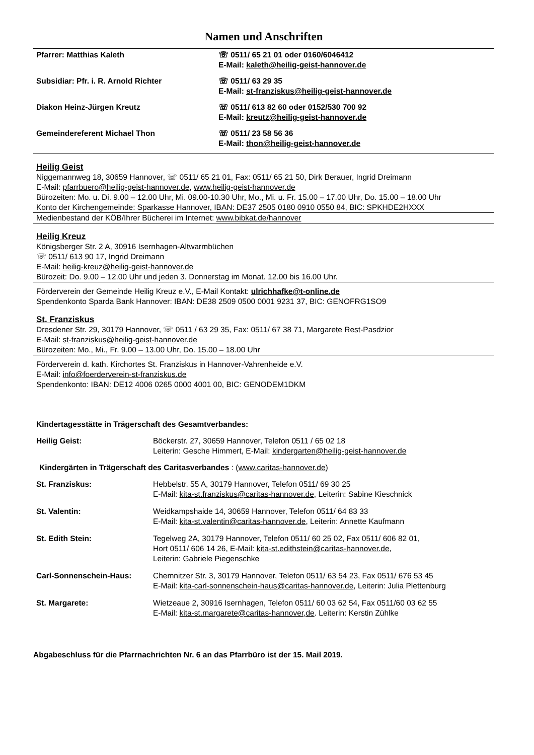Namen und Anschriften
| Pfarrer: Matthias Kaleth | ☏ 0511/ 65 21 01 oder 0160/6046412 E-Mail: kaleth@heilig-geist-hannover.de |
| Subsidiar: Pfr. i. R. Arnold Richter | ☏ 0511/ 63 29 35 E-Mail: st-franziskus@heilig-geist-hannover.de |
| Diakon Heinz-Jürgen Kreutz | ☏ 0511/ 613 82 60 oder 0152/530 700 92 E-Mail: kreutz@heilig-geist-hannover.de |
| Gemeindereferent Michael Thon | ☏ 0511/ 23 58 56 36 E-Mail: thon@heilig-geist-hannover.de |
Heilig Geist
Niggemannweg 18, 30659 Hannover, ☏ 0511/ 65 21 01, Fax: 0511/ 65 21 50, Dirk Berauer, Ingrid Dreimann
E-Mail: pfarrbuero@heilig-geist-hannover.de, www.heilig-geist-hannover.de
Bürozeiten: Mo. u. Di. 9.00 – 12.00 Uhr, Mi. 09.00-10.30 Uhr, Mo., Mi. u. Fr. 15.00 – 17.00 Uhr, Do. 15.00 – 18.00 Uhr
Konto der Kirchengemeinde: Sparkasse Hannover, IBAN: DE37 2505 0180 0910 0550 84, BIC: SPKHDE2HXXX
Medienbestand der KÖB/Ihrer Bücherei im Internet: www.bibkat.de/hannover
Heilig Kreuz
Königsberger Str. 2 A, 30916 Isernhagen-Altwarmbüchen
☏ 0511/ 613 90 17, Ingrid Dreimann
E-Mail: heilig-kreuz@heilig-geist-hannover.de
Bürozeit: Do. 9.00 – 12.00 Uhr und jeden 3. Donnerstag im Monat. 12.00 bis 16.00 Uhr.
Förderverein der Gemeinde Heilig Kreuz e.V., E-Mail Kontakt: ulrichhafke@t-online.de
Spendenkonto Sparda Bank Hannover: IBAN: DE38 2509 0500 0001 9231 37, BIC: GENOFRG1SO9
St. Franziskus
Dresdener Str. 29, 30179 Hannover, ☏ 0511 / 63 29 35, Fax: 0511/ 67 38 71, Margarete Rest-Pasdzior
E-Mail: st-franziskus@heilig-geist-hannover.de
Bürozeiten: Mo., Mi., Fr. 9.00 – 13.00 Uhr, Do. 15.00 – 18.00 Uhr
Förderverein d. kath. Kirchortes St. Franziskus in Hannover-Vahrenheide e.V.
E-Mail: info@foerderverein-st-franziskus.de
Spendenkonto: IBAN: DE12 4006 0265 0000 4001 00, BIC: GENODEM1DKM
Kindertagesstätte in Trägerschaft des Gesamtverbandes:
| Heilig Geist: | Böckerstr. 27, 30659 Hannover, Telefon 0511 / 65 02 18 Leiterin: Gesche Himmert, E-Mail: kindergarten@heilig-geist-hannover.de |
Kindergärten in Trägerschaft des Caritasverbandes : (www.caritas-hannover.de)
| St. Franziskus: | Hebbelstr. 55 A, 30179 Hannover, Telefon 0511/ 69 30 25 E-Mail: kita-st.franziskus@caritas-hannover.de , Leiterin: Sabine Kieschnick |
| St. Valentin: | Weidkampshaide 14, 30659 Hannover, Telefon 0511/ 64 83 33 E-Mail: kita-st.valentin@caritas-hannover.de , Leiterin: Annette Kaufmann |
| St. Edith Stein: | Tegelweg 2A, 30179 Hannover, Telefon 0511/ 60 25 02, Fax 0511/ 606 82 01, Hort 0511/ 606 14 26, E-Mail: kita-st.edithstein@caritas-hannover.de , Leiterin: Gabriele Piegenschke |
| Carl-Sonnenschein-Haus: | Chemnitzer Str. 3, 30179 Hannover, Telefon 0511/ 63 54 23, Fax 0511/ 676 53 45 E-Mail: kita-carl-sonnenschein-haus@caritas-hannover.de , Leiterin: Julia Plettenburg |
| St. Margarete: | Wietzeaue 2, 30916 Isernhagen, Telefon 0511/ 60 03 62 54, Fax 0511/60 03 62 55 E-Mail: kita-st.margarete@caritas-hannover,de . Leiterin: Kerstin Zühlke |
Abgabeschluss für die Pfarrnachrichten Nr. 6 an das Pfarrbüro ist der 15. Mail 2019.